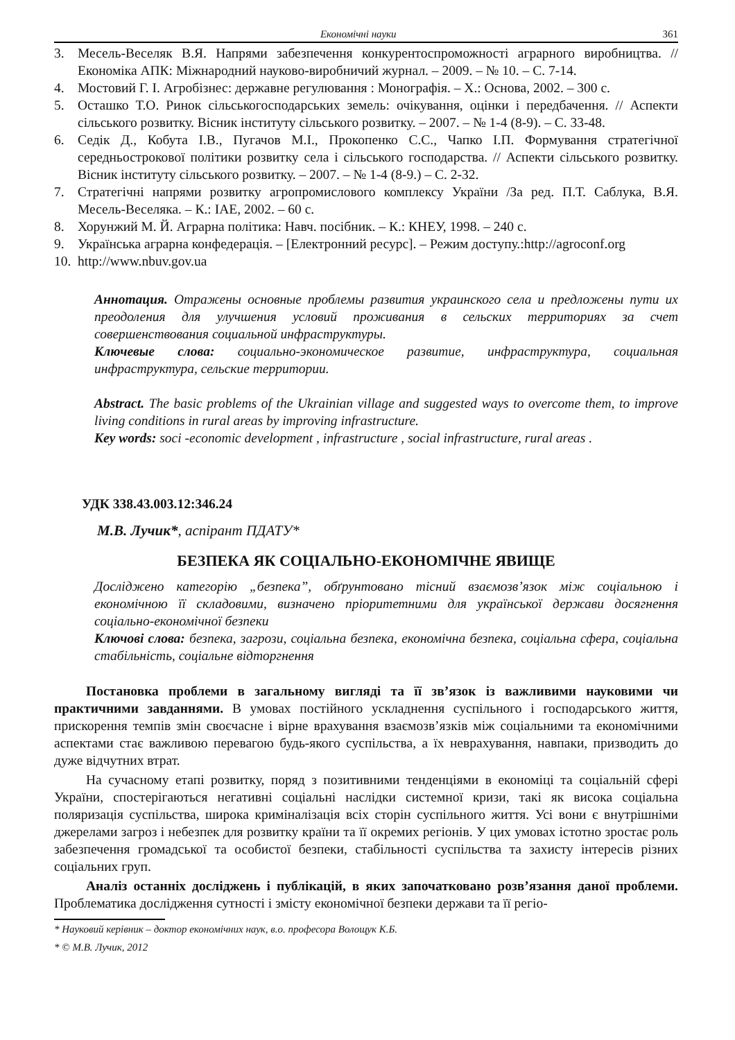Економічні науки 361
3. Месель-Веселяк В.Я. Напрями забезпечення конкурентоспроможності аграрного виробництва. // Економіка АПК: Міжнародний науково-виробничий журнал. – 2009. – № 10. – С. 7-14.
4. Мостовий Г. І. Агробізнес: державне регулювання : Монографія. – Х.: Основа, 2002. – 300 с.
5. Осташко Т.О. Ринок сільськогосподарських земель: очікування, оцінки і передбачення. // Аспекти сільського розвитку. Вісник інституту сільського розвитку. – 2007. – № 1-4 (8-9). – С. 33-48.
6. Седік Д., Кобута І.В., Пугачов М.І., Прокопенко С.С., Чапко І.П. Формування стратегічної середньострокової політики розвитку села і сільського господарства. // Аспекти сільського розвитку. Вісник інституту сільського розвитку. – 2007. – № 1-4 (8-9.) – С. 2-32.
7. Стратегічні напрями розвитку агропромислового комплексу України /За ред. П.Т. Саблука, В.Я. Месель-Веселяка. – К.: ІАЕ, 2002. – 60 с.
8. Хорунжий М. Й. Аграрна політика: Навч. посібник. – К.: КНЕУ, 1998. – 240 с.
9. Українська аграрна конфедерація. – [Електронний ресурс]. – Режим доступу.:http://agroconf.org
10. http://www.nbuv.gov.ua
Аннотация. Отражены основные проблемы развития украинского села и предложены пути их преодоления для улучшения условий проживания в сельских территориях за счет совершенствования социальной инфраструктуры.
Ключевые слова: социально-экономическое развитие, инфраструктура, социальная инфраструктура, сельские территории.
Abstract. The basic problems of the Ukrainian village and suggested ways to overcome them, to improve living conditions in rural areas by improving infrastructure.
Key words: soci -economic development , infrastructure , social infrastructure, rural areas .
УДК 338.43.003.12:346.24
М.В. Лучик*, аспірант ПДАТУ*
БЕЗПЕКА ЯК СОЦІАЛЬНО-ЕКОНОМІЧНЕ ЯВИЩЕ
Досліджено категорію „безпека”, обґрунтовано тісний взаємозв’язок між соціальною і економічною її складовими, визначено пріоритетними для української держави досягнення соціально-економічної безпеки
Ключові слова: безпека, загрози, соціальна безпека, економічна безпека, соціальна сфера, соціальна стабільність, соціальне відторгнення
Постановка проблеми в загальному вигляді та її зв’язок із важливими науковими чи практичними завданнями. В умовах постійного ускладнення суспільного і господарського життя, прискорення темпів змін своєчасне і вірне врахування взаємозв’язків між соціальними та економічними аспектами стає важливою перевагою будь-якого суспільства, а їх неврахування, навпаки, призводить до дуже відчутних втрат.
На сучасному етапі розвитку, поряд з позитивними тенденціями в економіці та соціальній сфері України, спостерігаються негативні соціальні наслідки системної кризи, такі як висока соціальна поляризація суспільства, широка криміналізація всіх сторін суспільного життя. Усі вони є внутрішніми джерелами загроз і небезпек для розвитку країни та її окремих регіонів. У цих умовах істотно зростає роль забезпечення громадської та особистої безпеки, стабільності суспільства та захисту інтересів різних соціальних груп.
Аналіз останніх досліджень і публікацій, в яких започатковано розв’язання даної проблеми. Проблематика дослідження сутності і змісту економічної безпеки держави та її регіо-
* Науковий керівник – доктор економічних наук, в.о. професора Волощук К.Б.
* © М.В. Лучик, 2012